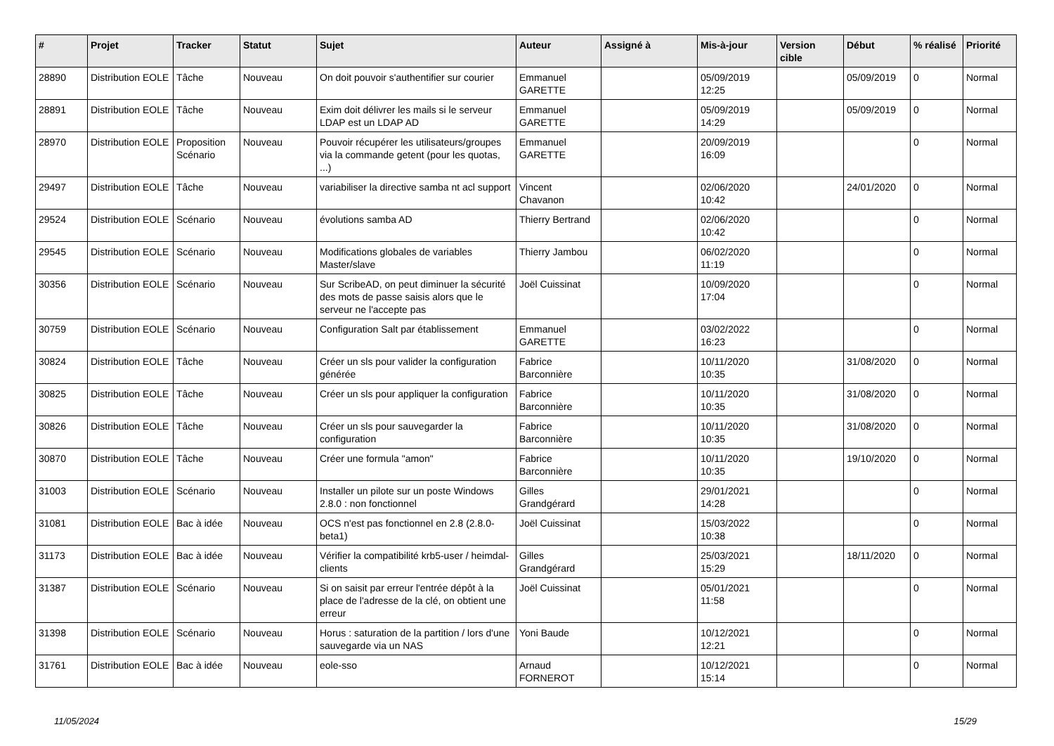| # | Projet | Tracker | Statut | Sujet | Auteur | Assigné à | Mis-à-jour | Version cible | Début | % réalisé | Priorité |
| --- | --- | --- | --- | --- | --- | --- | --- | --- | --- | --- | --- |
| 28890 | Distribution EOLE | Tâche | Nouveau | On doit pouvoir s'authentifier sur courier | Emmanuel GARETTE | | 05/09/2019 12:25 | | 05/09/2019 | 0 | Normal |
| 28891 | Distribution EOLE | Tâche | Nouveau | Exim doit délivrer les mails si le serveur LDAP est un LDAP AD | Emmanuel GARETTE | | 05/09/2019 14:29 | | 05/09/2019 | 0 | Normal |
| 28970 | Distribution EOLE | Proposition Scénario | Nouveau | Pouvoir récupérer les utilisateurs/groupes via la commande getent (pour les quotas, ...) | Emmanuel GARETTE | | 20/09/2019 16:09 | | | 0 | Normal |
| 29497 | Distribution EOLE | Tâche | Nouveau | variabiliser la directive samba nt acl support | Vincent Chavanon | | 02/06/2020 10:42 | | 24/01/2020 | 0 | Normal |
| 29524 | Distribution EOLE | Scénario | Nouveau | évolutions samba AD | Thierry Bertrand | | 02/06/2020 10:42 | | | 0 | Normal |
| 29545 | Distribution EOLE | Scénario | Nouveau | Modifications globales de variables Master/slave | Thierry Jambou | | 06/02/2020 11:19 | | | 0 | Normal |
| 30356 | Distribution EOLE | Scénario | Nouveau | Sur ScribeAD, on peut diminuer la sécurité des mots de passe saisis alors que le serveur ne l'accepte pas | Joël Cuissinat | | 10/09/2020 17:04 | | | 0 | Normal |
| 30759 | Distribution EOLE | Scénario | Nouveau | Configuration Salt par établissement | Emmanuel GARETTE | | 03/02/2022 16:23 | | | 0 | Normal |
| 30824 | Distribution EOLE | Tâche | Nouveau | Créer un sls pour valider la configuration générée | Fabrice Barconnière | | 10/11/2020 10:35 | | 31/08/2020 | 0 | Normal |
| 30825 | Distribution EOLE | Tâche | Nouveau | Créer un sls pour appliquer la configuration | Fabrice Barconnière | | 10/11/2020 10:35 | | 31/08/2020 | 0 | Normal |
| 30826 | Distribution EOLE | Tâche | Nouveau | Créer un sls pour sauvegarder la configuration | Fabrice Barconnière | | 10/11/2020 10:35 | | 31/08/2020 | 0 | Normal |
| 30870 | Distribution EOLE | Tâche | Nouveau | Créer une formula "amon" | Fabrice Barconnière | | 10/11/2020 10:35 | | 19/10/2020 | 0 | Normal |
| 31003 | Distribution EOLE | Scénario | Nouveau | Installer un pilote sur un poste Windows 2.8.0 : non fonctionnel | Gilles Grandgérard | | 29/01/2021 14:28 | | | 0 | Normal |
| 31081 | Distribution EOLE | Bac à idée | Nouveau | OCS n'est pas fonctionnel en 2.8 (2.8.0-beta1) | Joël Cuissinat | | 15/03/2022 10:38 | | | 0 | Normal |
| 31173 | Distribution EOLE | Bac à idée | Nouveau | Vérifier la compatibilité krb5-user / heimdal-clients | Gilles Grandgérard | | 25/03/2021 15:29 | | 18/11/2020 | 0 | Normal |
| 31387 | Distribution EOLE | Scénario | Nouveau | Si on saisit par erreur l'entrée dépôt à la place de l'adresse de la clé, on obtient une erreur | Joël Cuissinat | | 05/01/2021 11:58 | | | 0 | Normal |
| 31398 | Distribution EOLE | Scénario | Nouveau | Horus : saturation de la partition / lors d'une sauvegarde via un NAS | Yoni Baude | | 10/12/2021 12:21 | | | 0 | Normal |
| 31761 | Distribution EOLE | Bac à idée | Nouveau | eole-sso | Arnaud FORNEROT | | 10/12/2021 15:14 | | | 0 | Normal |
11/05/2024 15/29